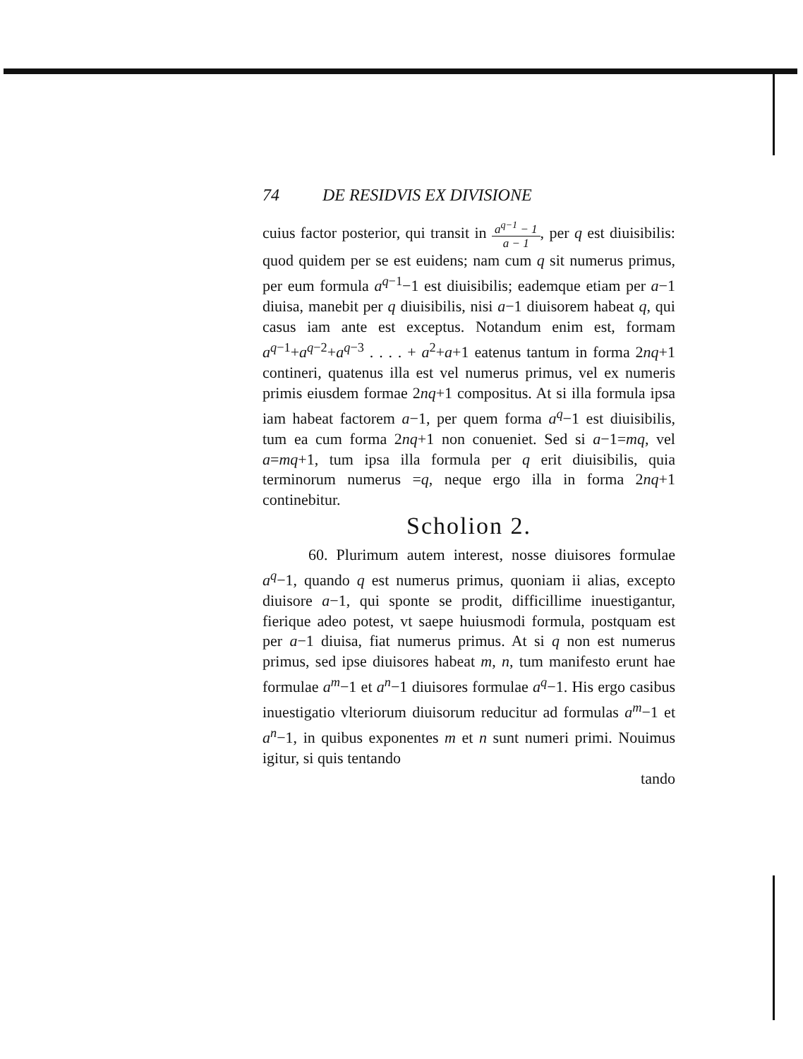74 DE RESIDVIS EX DIVISIONE
cuius factor posterior, qui transit in a<sup>q−1</sup> − 1
a − 1, per q est diuisibilis: quod quidem per se est euidens; nam cum q sit numerus primus, per eum formula a<sup>q−1</sup>−1 est diuisibilis; eademque etiam per a−1 diuisa, manebit per q diuisibilis, nisi a−1 diuisorem habeat q, qui casus iam ante est exceptus. Notandum enim est, formam a<sup>q−1</sup>+a<sup>q−2</sup>+a<sup>q−3</sup> . . . . + a<sup>2</sup>+a+1 eatenus tantum in forma 2nq+1 contineri, quatenus illa est vel numerus primus, vel ex numeris primis eiusdem formae 2nq+1 compositus. At si illa formula ipsa iam habeat factorem a−1, per quem forma a<sup>q</sup>−1 est diuisibilis, tum ea cum forma 2nq+1 non conueniet. Sed si a−1=mq, vel a=mq+1, tum ipsa illa formula per q erit diuisibilis, quia terminorum numerus =q, neque ergo illa in forma 2nq+1 continebitur.
Scholion 2.
60. Plurimum autem interest, nosse diuisores formulae a<sup>q</sup>−1, quando q est numerus primus, quoniam ii alias, excepto diuisore a−1, qui sponte se prodit, difficillime inuestigantur, fierique adeo potest, vt saepe huiusmodi formula, postquam est per a−1 diuisa, fiat numerus primus. At si q non est numerus primus, sed ipse diuisores habeat m, n, tum manifesto erunt hae formulae a<sup>m</sup>−1 et a<sup>n</sup>−1 diuisores formulae a<sup>q</sup>−1. His ergo casibus inuestigatio vlteriorum diuisorum reducitur ad formulas a<sup>m</sup>−1 et a<sup>n</sup>−1, in quibus exponentes m et n sunt numeri primi. Nouimus igitur, si quis tentando
tando